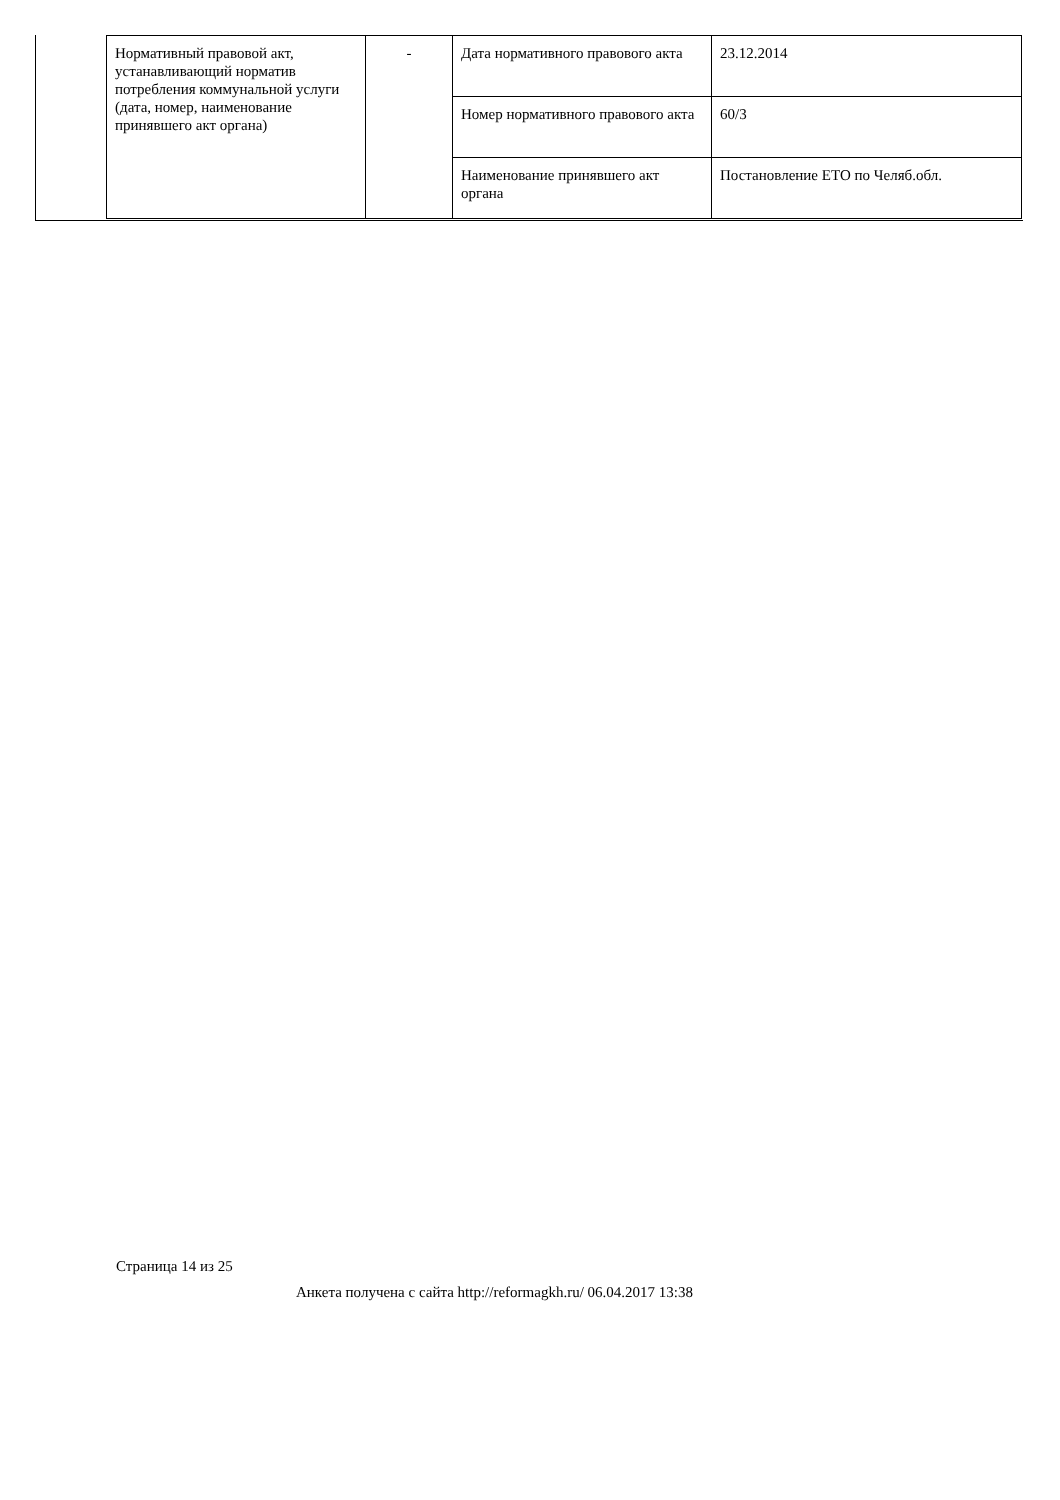| Нормативный правовой акт, устанавливающий норматив потребления коммунальной услуги (дата, номер, наименование принявшего акт органа) | - | Дата нормативного правового акта | 23.12.2014 |
| | | Номер нормативного правового акта | 60/3 |
| | | Наименование принявшего акт органа | Постановление ЕТО по Челяб.обл. |
Страница 14 из 25
Анкета получена с сайта http://reformagkh.ru/ 06.04.2017 13:38